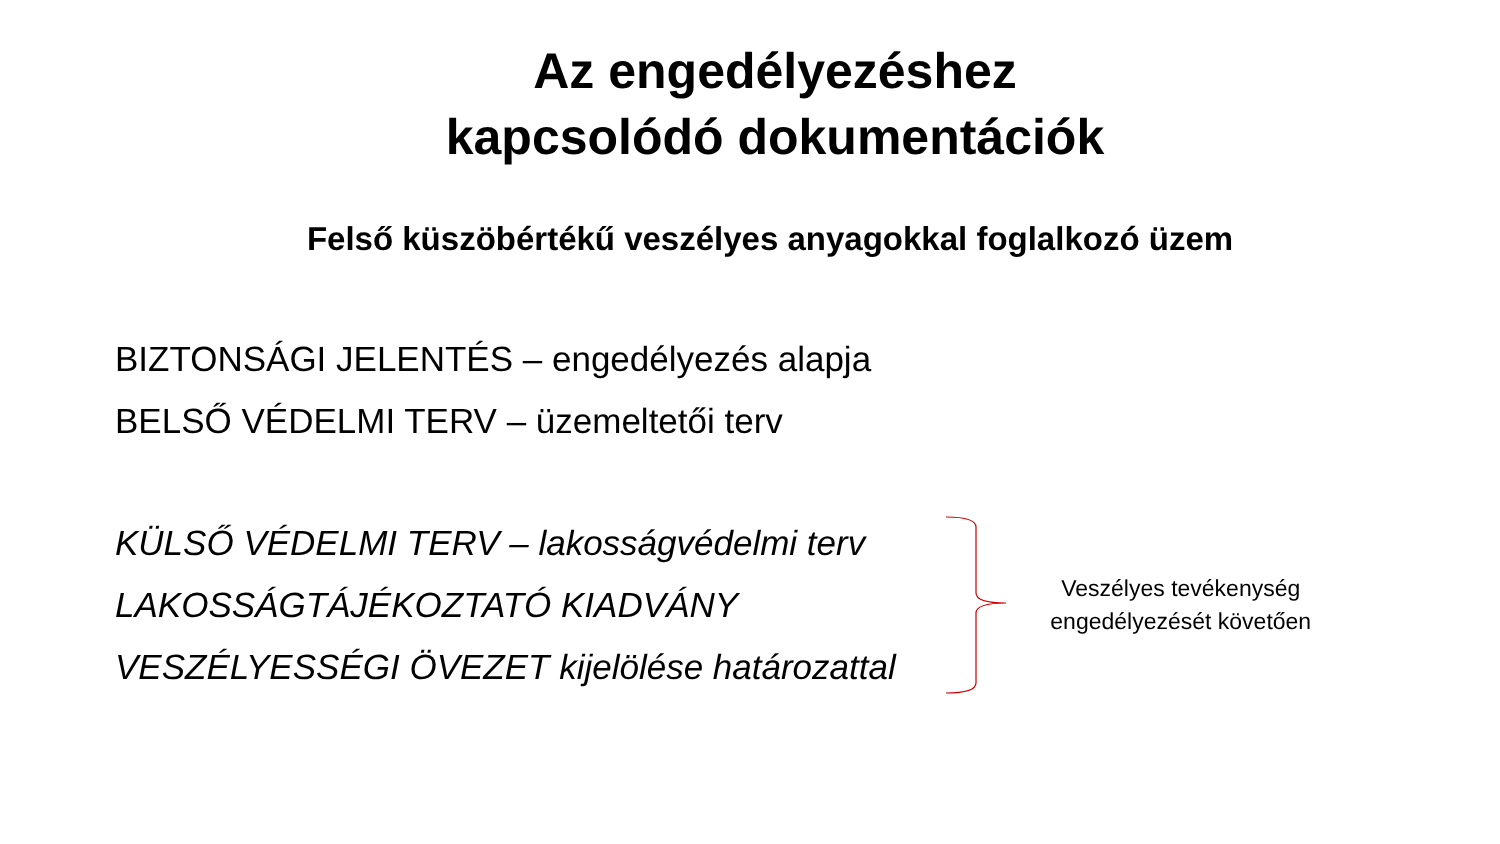Az engedélyezéshez
kapcsolódó dokumentációk
Felső küszöbértékű veszélyes anyagokkal foglalkozó üzem
BIZTONSÁGI JELENTÉS – engedélyezés alapja
BELSŐ VÉDELMI TERV – üzemeltetői terv
KÜLSŐ VÉDELMI TERV – lakosságvédelmi terv
LAKOSSÁGTÁJÉKOZTATÓ KIADVÁNY
VESZÉLYESSÉGI ÖVEZET kijelölése határozattal
Veszélyes tevékenység engedélyezését követően